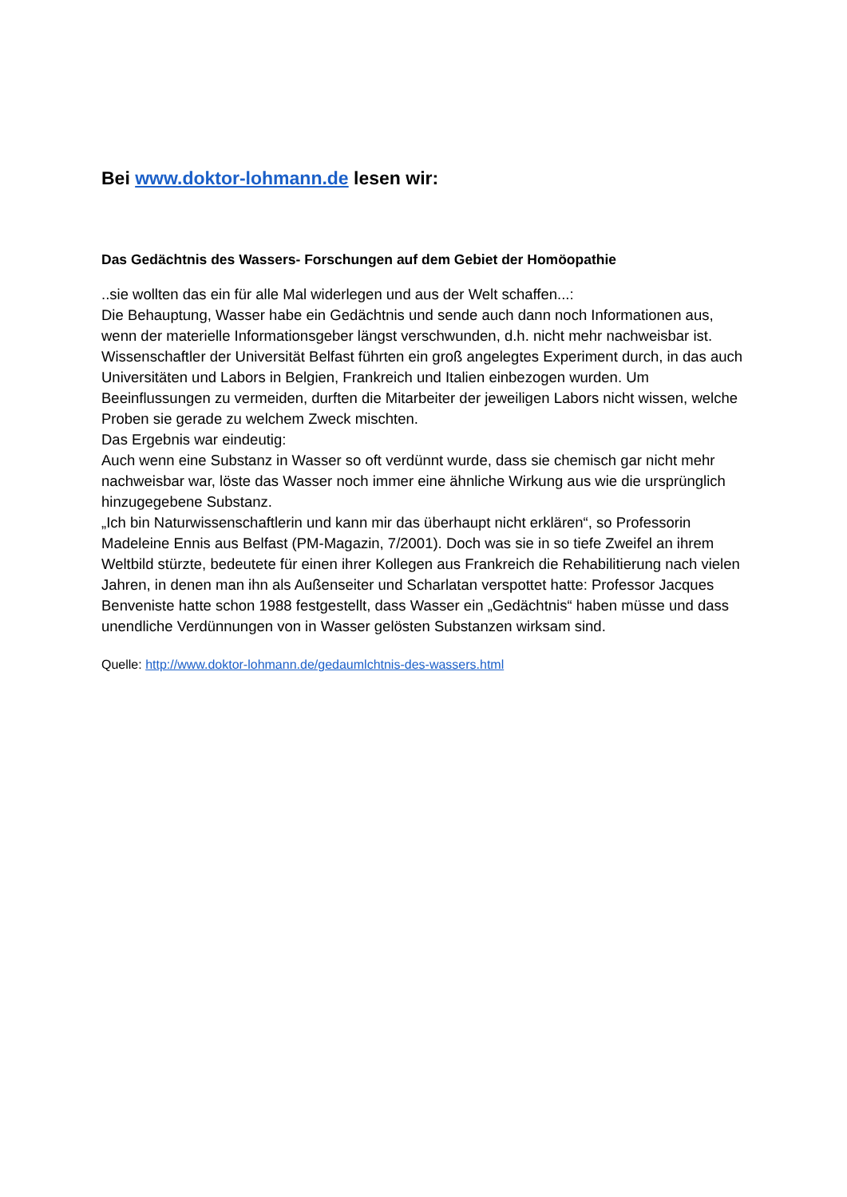Bei www.doktor-lohmann.de lesen wir:
Das Gedächtnis des Wassers- Forschungen auf dem Gebiet der Homöopathie
..sie wollten das ein für alle Mal widerlegen und aus der Welt schaffen...:
Die Behauptung, Wasser habe ein Gedächtnis und sende auch dann noch Informationen aus, wenn der materielle Informationsgeber längst verschwunden, d.h. nicht mehr nachweisbar ist.
Wissenschaftler der Universität Belfast führten ein groß angelegtes Experiment durch, in das auch Universitäten und Labors in Belgien, Frankreich und Italien einbezogen wurden. Um Beeinflussungen zu vermeiden, durften die Mitarbeiter der jeweiligen Labors nicht wissen, welche Proben sie gerade zu welchem Zweck mischten.
Das Ergebnis war eindeutig:
Auch wenn eine Substanz in Wasser so oft verdünnt wurde, dass sie chemisch gar nicht mehr nachweisbar war, löste das Wasser noch immer eine ähnliche Wirkung aus wie die ursprünglich hinzugegebene Substanz.
„Ich bin Naturwissenschaftlerin und kann mir das überhaupt nicht erklären“, so Professorin Madeleine Ennis aus Belfast (PM-Magazin, 7/2001). Doch was sie in so tiefe Zweifel an ihrem Weltbild stürzte, bedeutete für einen ihrer Kollegen aus Frankreich die Rehabilitierung nach vielen Jahren, in denen man ihn als Außenseiter und Scharlatan verspottet hatte: Professor Jacques Benveniste hatte schon 1988 festgestellt, dass Wasser ein „Gedächtnis“ haben müsse und dass unendliche Verdünnungen von in Wasser gelösten Substanzen wirksam sind.
Quelle: http://www.doktor-lohmann.de/gedaumlchtnis-des-wassers.html